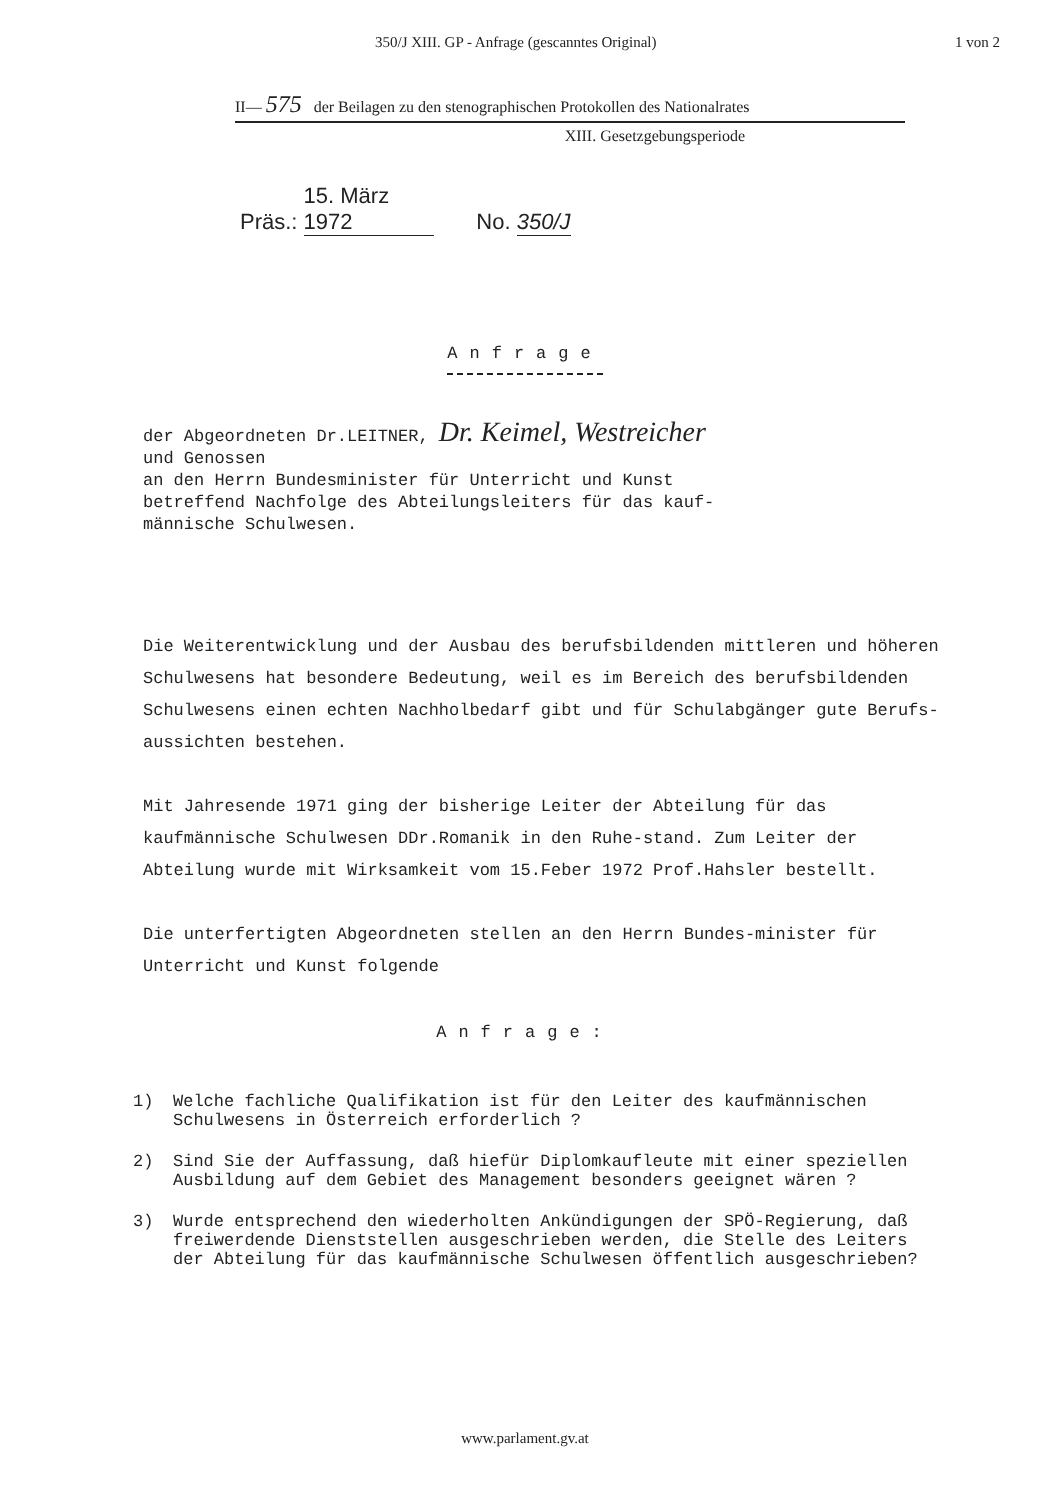350/J XIII. GP - Anfrage (gescanntes Original) 1 von 2
II— 575 der Beilagen zu den stenographischen Protokollen des Nationalrates
XIII. Gesetzgebungsperiode
Präs.: 15. März 1972 No. 350/J
Anfrage
der Abgeordneten Dr.LEITNER, Dr. Keimel, Westreicher
und Genossen
an den Herrn Bundesminister für Unterricht und Kunst
betreffend Nachfolge des Abteilungsleiters für das kauf-
männische Schulwesen.
Die Weiterentwicklung und der Ausbau des berufsbildenden mittleren und höheren Schulwesens hat besondere Bedeutung, weil es im Bereich des berufsbildenden Schulwesens einen echten Nachholbedarf gibt und für Schulabgänger gute Berufs-aussichten bestehen.
Mit Jahresende 1971 ging der bisherige Leiter der Abteilung für das kaufmännische Schulwesen DDr.Romanik in den Ruhe-stand. Zum Leiter der Abteilung wurde mit Wirksamkeit vom 15.Feber 1972 Prof.Hahsler bestellt.
Die unterfertigten Abgeordneten stellen an den Herrn Bundes-minister für Unterricht und Kunst folgende
Anfrage:
1) Welche fachliche Qualifikation ist für den Leiter des kaufmännischen Schulwesens in Österreich erforderlich ?
2) Sind Sie der Auffassung, daß hiefür Diplomkaufleute mit einer speziellen Ausbildung auf dem Gebiet des Management besonders geeignet wären ?
3) Wurde entsprechend den wiederholten Ankündigungen der SPÖ-Regierung, daß freiwerdende Dienststellen ausgeschrieben werden, die Stelle des Leiters der Abteilung für das kaufmännische Schulwesen öffentlich ausgeschrieben?
www.parlament.gv.at